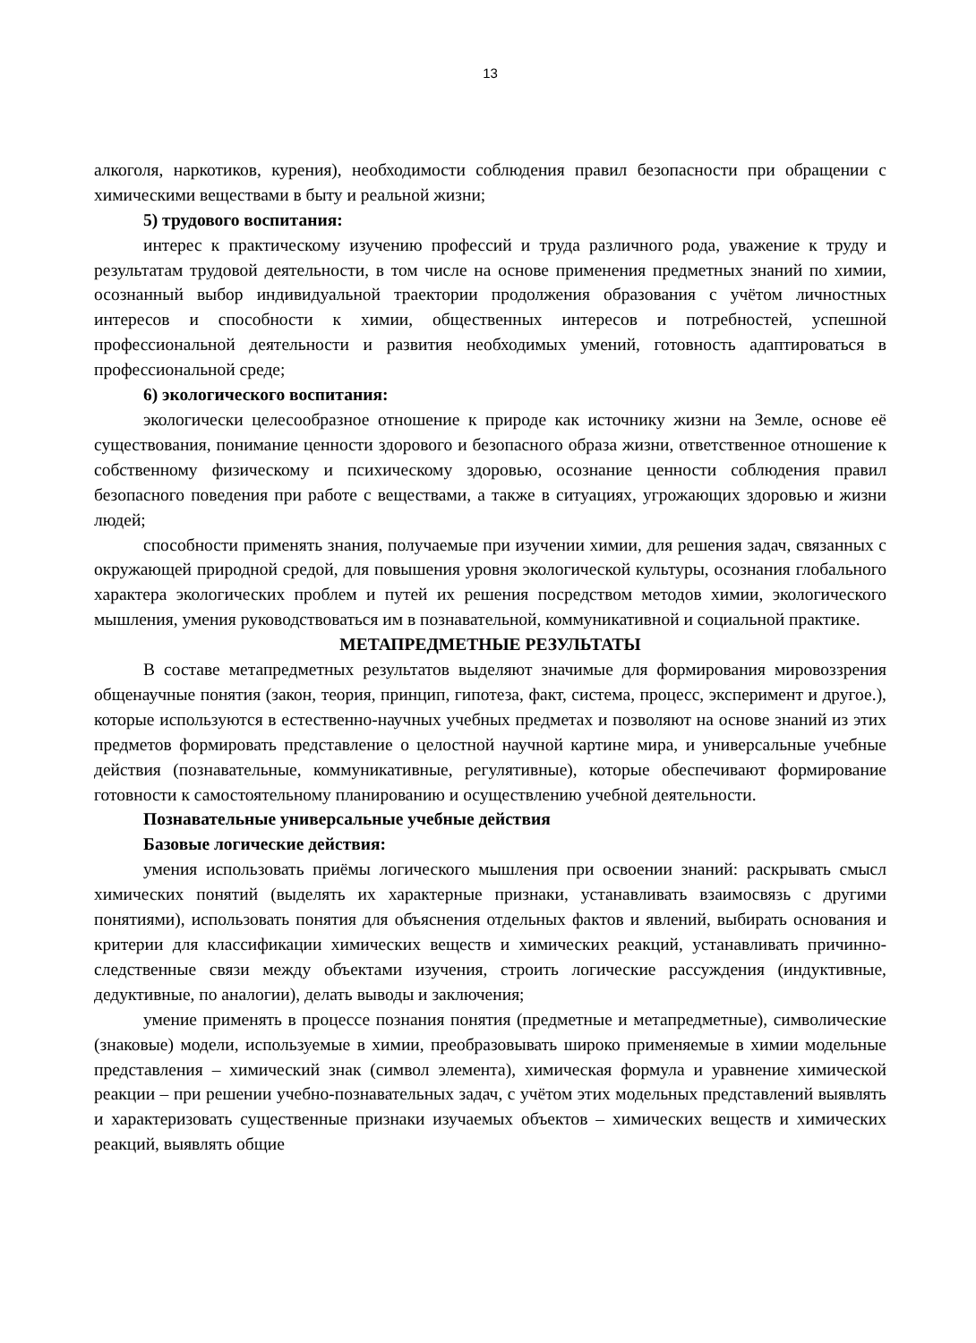13
алкоголя, наркотиков, курения), необходимости соблюдения правил безопасности при обращении с химическими веществами в быту и реальной жизни;
5) трудового воспитания:
интерес к практическому изучению профессий и труда различного рода, уважение к труду и результатам трудовой деятельности, в том числе на основе применения предметных знаний по химии, осознанный выбор индивидуальной траектории продолжения образования с учётом личностных интересов и способности к химии, общественных интересов и потребностей, успешной профессиональной деятельности и развития необходимых умений, готовность адаптироваться в профессиональной среде;
6) экологического воспитания:
экологически целесообразное отношение к природе как источнику жизни на Земле, основе её существования, понимание ценности здорового и безопасного образа жизни, ответственное отношение к собственному физическому и психическому здоровью, осознание ценности соблюдения правил безопасного поведения при работе с веществами, а также в ситуациях, угрожающих здоровью и жизни людей;
способности применять знания, получаемые при изучении химии, для решения задач, связанных с окружающей природной средой, для повышения уровня экологической культуры, осознания глобального характера экологических проблем и путей их решения посредством методов химии, экологического мышления, умения руководствоваться им в познавательной, коммуникативной и социальной практике.
МЕТАПРЕДМЕТНЫЕ РЕЗУЛЬТАТЫ
В составе метапредметных результатов выделяют значимые для формирования мировоззрения общенаучные понятия (закон, теория, принцип, гипотеза, факт, система, процесс, эксперимент и другое.), которые используются в естественно-научных учебных предметах и позволяют на основе знаний из этих предметов формировать представление о целостной научной картине мира, и универсальные учебные действия (познавательные, коммуникативные, регулятивные), которые обеспечивают формирование готовности к самостоятельному планированию и осуществлению учебной деятельности.
Познавательные универсальные учебные действия
Базовые логические действия:
умения использовать приёмы логического мышления при освоении знаний: раскрывать смысл химических понятий (выделять их характерные признаки, устанавливать взаимосвязь с другими понятиями), использовать понятия для объяснения отдельных фактов и явлений, выбирать основания и критерии для классификации химических веществ и химических реакций, устанавливать причинно-следственные связи между объектами изучения, строить логические рассуждения (индуктивные, дедуктивные, по аналогии), делать выводы и заключения;
умение применять в процессе познания понятия (предметные и метапредметные), символические (знаковые) модели, используемые в химии, преобразовывать широко применяемые в химии модельные представления – химический знак (символ элемента), химическая формула и уравнение химической реакции – при решении учебно-познавательных задач, с учётом этих модельных представлений выявлять и характеризовать существенные признаки изучаемых объектов – химических веществ и химических реакций, выявлять общие